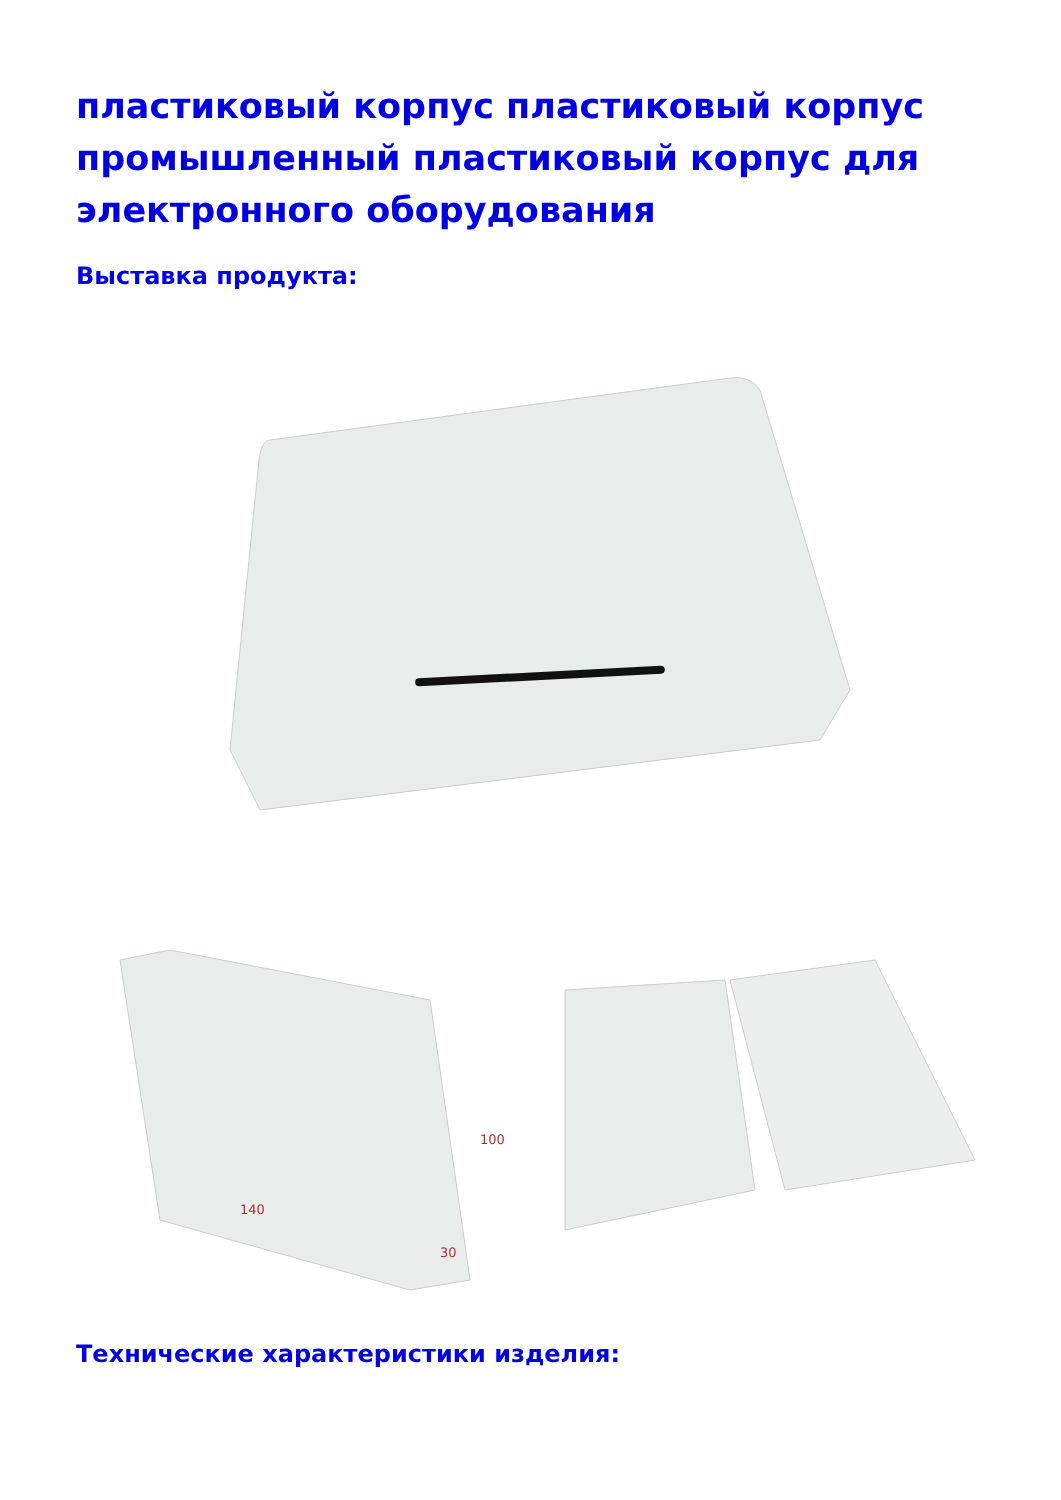пластиковый корпус пластиковый корпус промышленный пластиковый корпус для электронного оборудования
Выставка продукта:
100
140
30
Технические характеристики изделия: